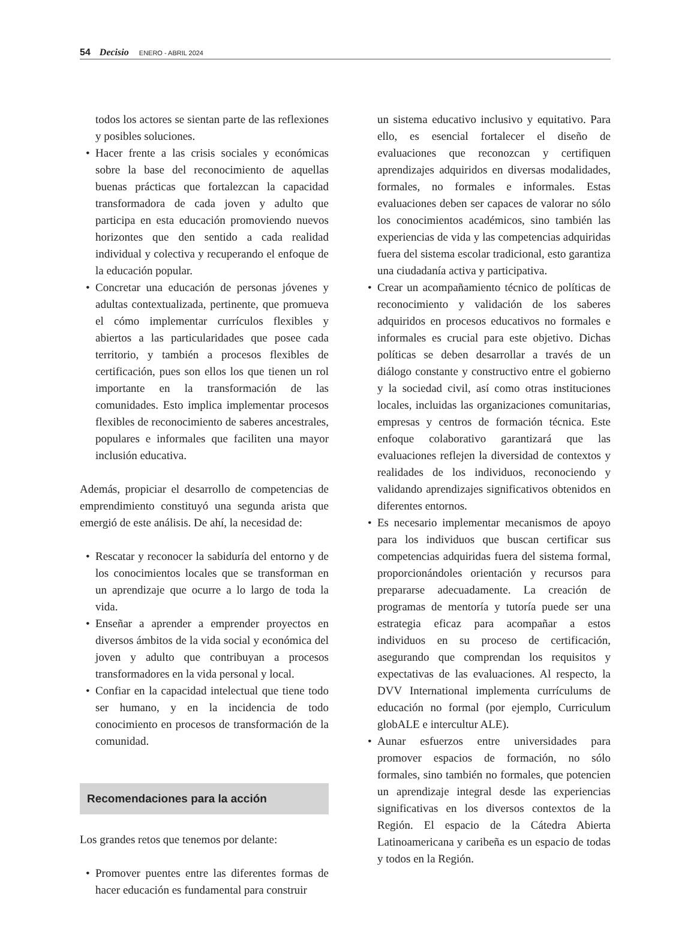54 Decisio ENERO - ABRIL 2024
todos los actores se sientan parte de las reflexiones y posibles soluciones.
• Hacer frente a las crisis sociales y económicas sobre la base del reconocimiento de aquellas buenas prácticas que fortalezcan la capacidad transformadora de cada joven y adulto que participa en esta educación promoviendo nuevos horizontes que den sentido a cada realidad individual y colectiva y recuperando el enfoque de la educación popular.
• Concretar una educación de personas jóvenes y adultas contextualizada, pertinente, que promueva el cómo implementar currículos flexibles y abiertos a las particularidades que posee cada territorio, y también a procesos flexibles de certificación, pues son ellos los que tienen un rol importante en la transformación de las comunidades. Esto implica implementar procesos flexibles de reconocimiento de saberes ancestrales, populares e informales que faciliten una mayor inclusión educativa.
Además, propiciar el desarrollo de competencias de emprendimiento constituyó una segunda arista que emergió de este análisis. De ahí, la necesidad de:
• Rescatar y reconocer la sabiduría del entorno y de los conocimientos locales que se transforman en un aprendizaje que ocurre a lo largo de toda la vida.
• Enseñar a aprender a emprender proyectos en diversos ámbitos de la vida social y económica del joven y adulto que contribuyan a procesos transformadores en la vida personal y local.
• Confiar en la capacidad intelectual que tiene todo ser humano, y en la incidencia de todo conocimiento en procesos de transformación de la comunidad.
Recomendaciones para la acción
Los grandes retos que tenemos por delante:
• Promover puentes entre las diferentes formas de hacer educación es fundamental para construir
un sistema educativo inclusivo y equitativo. Para ello, es esencial fortalecer el diseño de evaluaciones que reconozcan y certifiquen aprendizajes adquiridos en diversas modalidades, formales, no formales e informales. Estas evaluaciones deben ser capaces de valorar no sólo los conocimientos académicos, sino también las experiencias de vida y las competencias adquiridas fuera del sistema escolar tradicional, esto garantiza una ciudadanía activa y participativa.
• Crear un acompañamiento técnico de políticas de reconocimiento y validación de los saberes adquiridos en procesos educativos no formales e informales es crucial para este objetivo. Dichas políticas se deben desarrollar a través de un diálogo constante y constructivo entre el gobierno y la sociedad civil, así como otras instituciones locales, incluidas las organizaciones comunitarias, empresas y centros de formación técnica. Este enfoque colaborativo garantizará que las evaluaciones reflejen la diversidad de contextos y realidades de los individuos, reconociendo y validando aprendizajes significativos obtenidos en diferentes entornos.
• Es necesario implementar mecanismos de apoyo para los individuos que buscan certificar sus competencias adquiridas fuera del sistema formal, proporcionándoles orientación y recursos para prepararse adecuadamente. La creación de programas de mentoría y tutoría puede ser una estrategia eficaz para acompañar a estos individuos en su proceso de certificación, asegurando que comprendan los requisitos y expectativas de las evaluaciones. Al respecto, la DVV International implementa currículums de educación no formal (por ejemplo, Curriculum globALE e intercultur ALE).
• Aunar esfuerzos entre universidades para promover espacios de formación, no sólo formales, sino también no formales, que potencien un aprendizaje integral desde las experiencias significativas en los diversos contextos de la Región. El espacio de la Cátedra Abierta Latinoamericana y caribeña es un espacio de todas y todos en la Región.